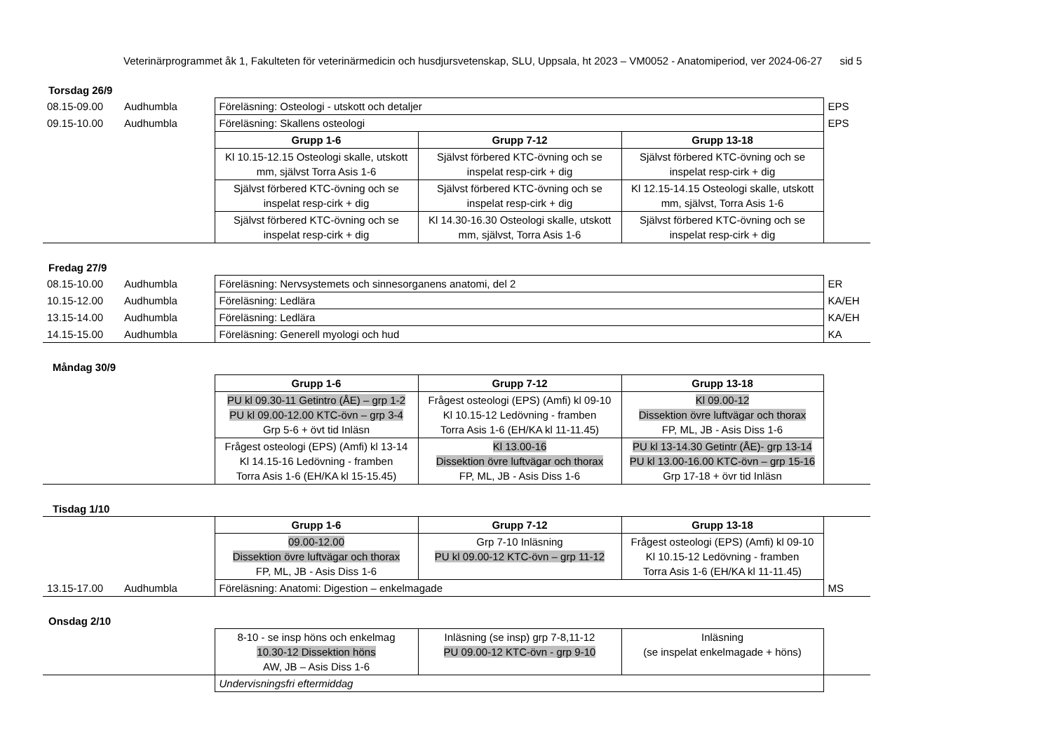Veterinärprogrammet åk 1, Fakulteten för veterinärmedicin och husdjursvetenskap, SLU, Uppsala, ht 2023 – VM0052 - Anatomiperiod, ver 2024-06-27 sid 5
Torsdag 26/9
| 08.15-09.00 | Audhumbla | Föreläsning: Osteologi - utskott och detaljer | | | EPS |
| 09.15-10.00 | Audhumbla | Föreläsning: Skallens osteologi | | | EPS |
| | | Grupp 1-6 | Grupp 7-12 | Grupp 13-18 | |
| | | Kl 10.15-12.15 Osteologi skalle, utskott mm, självst Torra Asis 1-6 | Självst förbered KTC-övning och se inspelat resp-cirk + dig | Självst förbered KTC-övning och se inspelat resp-cirk + dig | |
| | | Självst förbered KTC-övning och se inspelat resp-cirk + dig | Självst förbered KTC-övning och se inspelat resp-cirk + dig | Kl 12.15-14.15 Osteologi skalle, utskott mm, självst, Torra Asis 1-6 | |
| | | Självst förbered KTC-övning och se inspelat resp-cirk + dig | Kl 14.30-16.30 Osteologi skalle, utskott mm, självst, Torra Asis 1-6 | Självst förbered KTC-övning och se inspelat resp-cirk + dig | |
Fredag 27/9
| 08.15-10.00 | Audhumbla | Föreläsning: Nervsystemets och sinnesorganens anatomi, del 2 | ER |
| 10.15-12.00 | Audhumbla | Föreläsning: Ledlära | KA/EH |
| 13.15-14.00 | Audhumbla | Föreläsning: Ledlära | KA/EH |
| 14.15-15.00 | Audhumbla | Föreläsning: Generell myologi och hud | KA |
Måndag 30/9
| | Grupp 1-6 | Grupp 7-12 | Grupp 13-18 | |
| | PU kl 09.30-11 Getintro (ÅE) – grp 1-2 PU kl 09.00-12.00 KTC-övn – grp 3-4 Grp 5-6 + övt tid Inläsn | Frågest osteologi (EPS) (Amfi) kl 09-10 Kl 10.15-12 Ledövning - framben Torra Asis 1-6 (EH/KA kl 11-11.45) | Kl 09.00-12 Dissektion övre luftvägar och thorax FP, ML, JB - Asis Diss 1-6 | |
| | Frågest osteologi (EPS) (Amfi) kl 13-14 Kl 14.15-16 Ledövning - framben Torra Asis 1-6 (EH/KA kl 15-15.45) | Kl 13.00-16 Dissektion övre luftvägar och thorax FP, ML, JB - Asis Diss 1-6 | PU kl 13-14.30 Getintr (ÅE)- grp 13-14 PU kl 13.00-16.00 KTC-övn – grp 15-16 Grp 17-18 + övr tid Inläsn | |
Tisdag 1/10
| | | Grupp 1-6 | Grupp 7-12 | Grupp 13-18 | |
| | | 09.00-12.00 Dissektion övre luftvägar och thorax FP, ML, JB - Asis Diss 1-6 | Grp 7-10 Inläsning PU kl 09.00-12 KTC-övn – grp 11-12 | Frågest osteologi (EPS) (Amfi) kl 09-10 Kl 10.15-12 Ledövning - framben Torra Asis 1-6 (EH/KA kl 11-11.45) | |
| 13.15-17.00 | Audhumbla | Föreläsning: Anatomi: Digestion – enkelmagade | | | MS |
Onsdag 2/10
| | 8-10 - se insp höns och enkelmag 10.30-12 Dissektion höns AW, JB – Asis Diss 1-6 | Inläsning (se insp) grp 7-8,11-12 PU 09.00-12 KTC-övn - grp 9-10 | Inläsning (se inspelat enkelmagade + höns) | |
| | Undervisningsfri eftermiddag | | | |